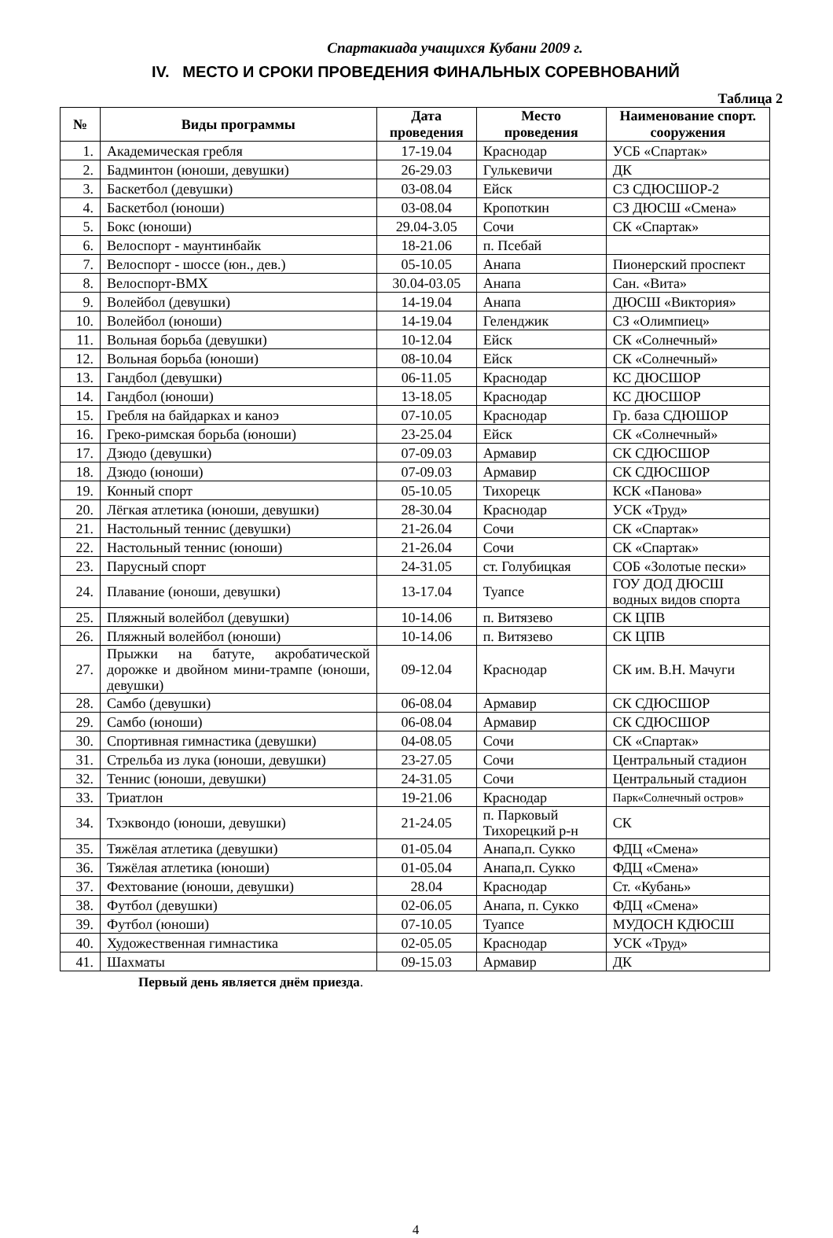Спартакиада учащихся Кубани 2009 г.
IV. МЕСТО И СРОКИ ПРОВЕДЕНИЯ ФИНАЛЬНЫХ СОРЕВНОВАНИЙ
Таблица 2
| № | Виды программы | Дата проведения | Место проведения | Наименование спорт. сооружения |
| --- | --- | --- | --- | --- |
| 1. | Академическая гребля | 17-19.04 | Краснодар | УСБ «Спартак» |
| 2. | Бадминтон (юноши, девушки) | 26-29.03 | Гулькевичи | ДК |
| 3. | Баскетбол (девушки) | 03-08.04 | Ейск | СЗ СДЮСШОР-2 |
| 4. | Баскетбол (юноши) | 03-08.04 | Кропоткин | СЗ ДЮСШ «Смена» |
| 5. | Бокс (юноши) | 29.04-3.05 | Сочи | СК «Спартак» |
| 6. | Велоспорт - маунтинбайк | 18-21.06 | п. Псебай | |
| 7. | Велоспорт - шоссе (юн., дев.) | 05-10.05 | Анапа | Пионерский проспект |
| 8. | Велоспорт-ВМХ | 30.04-03.05 | Анапа | Сан. «Вита» |
| 9. | Волейбол (девушки) | 14-19.04 | Анапа | ДЮСШ «Виктория» |
| 10. | Волейбол (юноши) | 14-19.04 | Геленджик | СЗ «Олимпиец» |
| 11. | Вольная борьба (девушки) | 10-12.04 | Ейск | СК «Солнечный» |
| 12. | Вольная борьба (юноши) | 08-10.04 | Ейск | СК «Солнечный» |
| 13. | Гандбол (девушки) | 06-11.05 | Краснодар | КС ДЮСШОР |
| 14. | Гандбол (юноши) | 13-18.05 | Краснодар | КС ДЮСШОР |
| 15. | Гребля на байдарках и каноэ | 07-10.05 | Краснодар | Гр. база СДЮШОР |
| 16. | Греко-римская борьба (юноши) | 23-25.04 | Ейск | СК «Солнечный» |
| 17. | Дзюдо (девушки) | 07-09.03 | Армавир | СК СДЮСШОР |
| 18. | Дзюдо (юноши) | 07-09.03 | Армавир | СК СДЮСШОР |
| 19. | Конный спорт | 05-10.05 | Тихорецк | КСК «Панова» |
| 20. | Лёгкая атлетика (юноши, девушки) | 28-30.04 | Краснодар | УСК «Труд» |
| 21. | Настольный теннис (девушки) | 21-26.04 | Сочи | СК «Спартак» |
| 22. | Настольный теннис (юноши) | 21-26.04 | Сочи | СК «Спартак» |
| 23. | Парусный спорт | 24-31.05 | ст. Голубицкая | СОБ «Золотые пески» |
| 24. | Плавание (юноши, девушки) | 13-17.04 | Туапсе | ГОУ ДОД ДЮСШ водных видов спорта |
| 25. | Пляжный волейбол (девушки) | 10-14.06 | п. Витязево | СК ЦПВ |
| 26. | Пляжный волейбол (юноши) | 10-14.06 | п. Витязево | СК ЦПВ |
| 27. | Прыжки на батуте, акробатической дорожке и двойном мини-трампе (юноши, девушки) | 09-12.04 | Краснодар | СК им. В.Н. Мачуги |
| 28. | Самбо (девушки) | 06-08.04 | Армавир | СК СДЮСШОР |
| 29. | Самбо (юноши) | 06-08.04 | Армавир | СК СДЮСШОР |
| 30. | Спортивная гимнастика (девушки) | 04-08.05 | Сочи | СК «Спартак» |
| 31. | Стрельба из лука (юноши, девушки) | 23-27.05 | Сочи | Центральный стадион |
| 32. | Теннис (юноши, девушки) | 24-31.05 | Сочи | Центральный стадион |
| 33. | Триатлон | 19-21.06 | Краснодар | Парк«Солнечный остров» |
| 34. | Тхэквондо (юноши, девушки) | 21-24.05 | п. Парковый Тихорецкий р-н | СК |
| 35. | Тяжёлая атлетика (девушки) | 01-05.04 | Анапа,п. Сукко | ФДЦ «Смена» |
| 36. | Тяжёлая атлетика (юноши) | 01-05.04 | Анапа,п. Сукко | ФДЦ «Смена» |
| 37. | Фехтование (юноши, девушки) | 28.04 | Краснодар | Ст. «Кубань» |
| 38. | Футбол (девушки) | 02-06.05 | Анапа, п. Сукко | ФДЦ «Смена» |
| 39. | Футбол (юноши) | 07-10.05 | Туапсе | МУДОСН КДЮСШ |
| 40. | Художественная гимнастика | 02-05.05 | Краснодар | УСК «Труд» |
| 41. | Шахматы | 09-15.03 | Армавир | ДК |
Первый день является днём приезда.
4